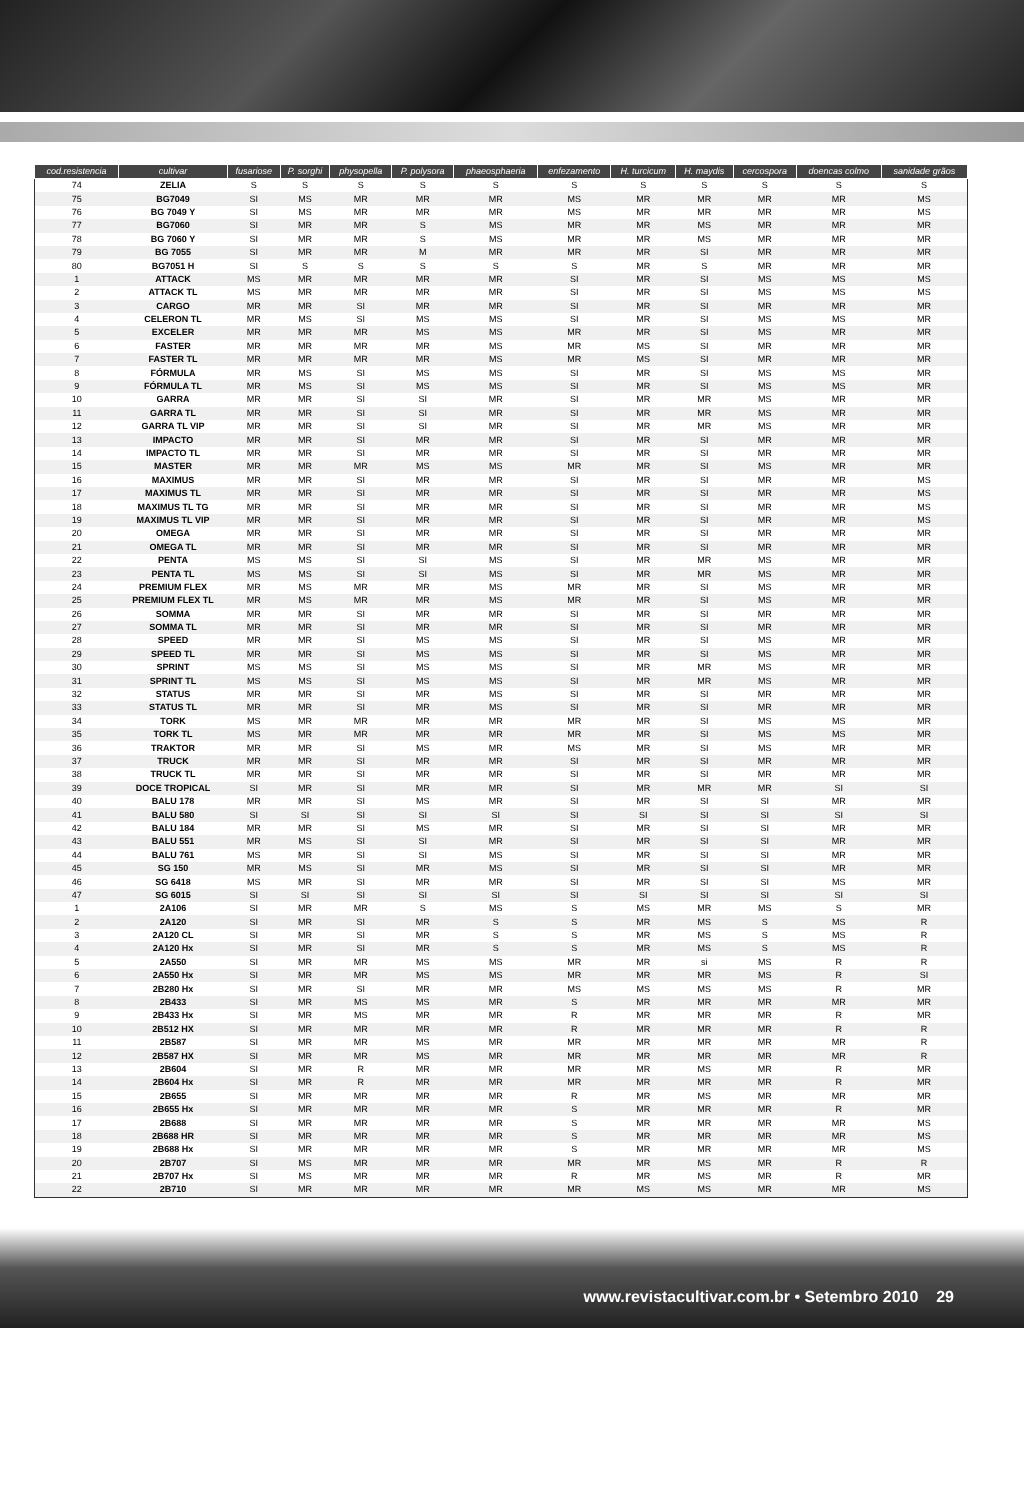| cod.resistencia | cultivar | fusariose | P. sorghi | physopella | P. polysora | phaeosphaeria | enfezamento | H. turcicum | H. maydis | cercospora | doencas colmo | sanidade grãos |
| --- | --- | --- | --- | --- | --- | --- | --- | --- | --- | --- | --- | --- |
| 74 | ZELIA | S | S | S | S | S | S | S | S | S | S | S |
| 75 | BG7049 | SI | MS | MR | MR | MR | MS | MR | MR | MR | MR | MS |
| 76 | BG 7049 Y | SI | MS | MR | MR | MR | MS | MR | MR | MR | MR | MS |
| 77 | BG7060 | SI | MR | MR | S | MS | MR | MR | MS | MR | MR | MR |
| 78 | BG 7060 Y | SI | MR | MR | S | MS | MR | MR | MS | MR | MR | MR |
| 79 | BG 7055 | SI | MR | MR | M | MR | MR | MR | SI | MR | MR | MR |
| 80 | BG7051 H | SI | S | S | S | S | S | MR | S | MR | MR | MR |
| 1 | ATTACK | MS | MR | MR | MR | MR | SI | MR | SI | MS | MS | MS |
| 2 | ATTACK TL | MS | MR | MR | MR | MR | SI | MR | SI | MS | MS | MS |
| 3 | CARGO | MR | MR | SI | MR | MR | SI | MR | SI | MR | MR | MR |
| 4 | CELERON TL | MR | MS | SI | MS | MS | SI | MR | SI | MS | MS | MR |
| 5 | EXCELER | MR | MR | MR | MS | MS | MR | MR | SI | MS | MR | MR |
| 6 | FASTER | MR | MR | MR | MR | MS | MR | MS | SI | MR | MR | MR |
| 7 | FASTER TL | MR | MR | MR | MR | MS | MR | MS | SI | MR | MR | MR |
| 8 | FÓRMULA | MR | MS | SI | MS | MS | SI | MR | SI | MS | MS | MR |
| 9 | FÓRMULA TL | MR | MS | SI | MS | MS | SI | MR | SI | MS | MS | MR |
| 10 | GARRA | MR | MR | SI | SI | MR | SI | MR | MR | MS | MR | MR |
| 11 | GARRA TL | MR | MR | SI | SI | MR | SI | MR | MR | MS | MR | MR |
| 12 | GARRA TL VIP | MR | MR | SI | SI | MR | SI | MR | MR | MS | MR | MR |
| 13 | IMPACTO | MR | MR | SI | MR | MR | SI | MR | SI | MR | MR | MR |
| 14 | IMPACTO TL | MR | MR | SI | MR | MR | SI | MR | SI | MR | MR | MR |
| 15 | MASTER | MR | MR | MR | MS | MS | MR | MR | SI | MS | MR | MR |
| 16 | MAXIMUS | MR | MR | SI | MR | MR | SI | MR | SI | MR | MR | MS |
| 17 | MAXIMUS TL | MR | MR | SI | MR | MR | SI | MR | SI | MR | MR | MS |
| 18 | MAXIMUS TL TG | MR | MR | SI | MR | MR | SI | MR | SI | MR | MR | MS |
| 19 | MAXIMUS TL VIP | MR | MR | SI | MR | MR | SI | MR | SI | MR | MR | MS |
| 20 | OMEGA | MR | MR | SI | MR | MR | SI | MR | SI | MR | MR | MR |
| 21 | OMEGA TL | MR | MR | SI | MR | MR | SI | MR | SI | MR | MR | MR |
| 22 | PENTA | MS | MS | SI | SI | MS | SI | MR | MR | MS | MR | MR |
| 23 | PENTA TL | MS | MS | SI | SI | MS | SI | MR | MR | MS | MR | MR |
| 24 | PREMIUM FLEX | MR | MS | MR | MR | MS | MR | MR | SI | MS | MR | MR |
| 25 | PREMIUM FLEX TL | MR | MS | MR | MR | MS | MR | MR | SI | MS | MR | MR |
| 26 | SOMMA | MR | MR | SI | MR | MR | SI | MR | SI | MR | MR | MR |
| 27 | SOMMA TL | MR | MR | SI | MR | MR | SI | MR | SI | MR | MR | MR |
| 28 | SPEED | MR | MR | SI | MS | MS | SI | MR | SI | MS | MR | MR |
| 29 | SPEED TL | MR | MR | SI | MS | MS | SI | MR | SI | MS | MR | MR |
| 30 | SPRINT | MS | MS | SI | MS | MS | SI | MR | MR | MS | MR | MR |
| 31 | SPRINT TL | MS | MS | SI | MS | MS | SI | MR | MR | MS | MR | MR |
| 32 | STATUS | MR | MR | SI | MR | MS | SI | MR | SI | MR | MR | MR |
| 33 | STATUS TL | MR | MR | SI | MR | MS | SI | MR | SI | MR | MR | MR |
| 34 | TORK | MS | MR | MR | MR | MR | MR | MR | SI | MS | MS | MR |
| 35 | TORK TL | MS | MR | MR | MR | MR | MR | MR | SI | MS | MS | MR |
| 36 | TRAKTOR | MR | MR | SI | MS | MR | MS | MR | SI | MS | MR | MR |
| 37 | TRUCK | MR | MR | SI | MR | MR | SI | MR | SI | MR | MR | MR |
| 38 | TRUCK TL | MR | MR | SI | MR | MR | SI | MR | SI | MR | MR | MR |
| 39 | DOCE TROPICAL | SI | MR | SI | MR | MR | SI | MR | MR | MR | SI | SI |
| 40 | BALU 178 | MR | MR | SI | MS | MR | SI | MR | SI | SI | MR | MR |
| 41 | BALU 580 | SI | SI | SI | SI | SI | SI | SI | SI | SI | SI | SI |
| 42 | BALU 184 | MR | MR | SI | MS | MR | SI | MR | SI | SI | MR | MR |
| 43 | BALU 551 | MR | MS | SI | SI | MR | SI | MR | SI | SI | MR | MR |
| 44 | BALU 761 | MS | MR | SI | SI | MS | SI | MR | SI | SI | MR | MR |
| 45 | SG 150 | MR | MS | SI | MR | MS | SI | MR | SI | SI | MR | MR |
| 46 | SG 6418 | MS | MR | SI | MR | MR | SI | MR | SI | SI | MS | MR |
| 47 | SG 6015 | SI | SI | SI | SI | SI | SI | SI | SI | SI | SI | SI |
| 1 | 2A106 | SI | MR | MR | S | MS | S | MS | MR | MS | S | MR |
| 2 | 2A120 | SI | MR | SI | MR | S | S | MR | MS | S | MS | R |
| 3 | 2A120 CL | SI | MR | SI | MR | S | S | MR | MS | S | MS | R |
| 4 | 2A120 Hx | SI | MR | SI | MR | S | S | MR | MS | S | MS | R |
| 5 | 2A550 | SI | MR | MR | MS | MS | MR | MR | si | MS | R | R |
| 6 | 2A550 Hx | SI | MR | MR | MS | MS | MR | MR | MR | MS | R | SI |
| 7 | 2B280 Hx | SI | MR | SI | MR | MR | MS | MS | MS | MS | R | MR |
| 8 | 2B433 | SI | MR | MS | MS | MR | S | MR | MR | MR | MR | MR |
| 9 | 2B433 Hx | SI | MR | MS | MR | MR | R | MR | MR | MR | R | MR |
| 10 | 2B512 HX | SI | MR | MR | MR | MR | R | MR | MR | MR | R | R |
| 11 | 2B587 | SI | MR | MR | MS | MR | MR | MR | MR | MR | MR | R |
| 12 | 2B587 HX | SI | MR | MR | MS | MR | MR | MR | MR | MR | MR | R |
| 13 | 2B604 | SI | MR | R | MR | MR | MR | MR | MS | MR | R | MR |
| 14 | 2B604 Hx | SI | MR | R | MR | MR | MR | MR | MR | MR | R | MR |
| 15 | 2B655 | SI | MR | MR | MR | MR | R | MR | MS | MR | MR | MR |
| 16 | 2B655 Hx | SI | MR | MR | MR | MR | S | MR | MR | MR | R | MR |
| 17 | 2B688 | SI | MR | MR | MR | MR | S | MR | MR | MR | MR | MS |
| 18 | 2B688 HR | SI | MR | MR | MR | MR | S | MR | MR | MR | MR | MS |
| 19 | 2B688 Hx | SI | MR | MR | MR | MR | S | MR | MR | MR | MR | MS |
| 20 | 2B707 | SI | MS | MR | MR | MR | MR | MR | MS | MR | R | R |
| 21 | 2B707 Hx | SI | MS | MR | MR | MR | R | MR | MS | MR | R | MR |
| 22 | 2B710 | SI | MR | MR | MR | MR | MR | MS | MS | MR | MR | MS |
www.revistacultivar.com.br • Setembro 2010 29